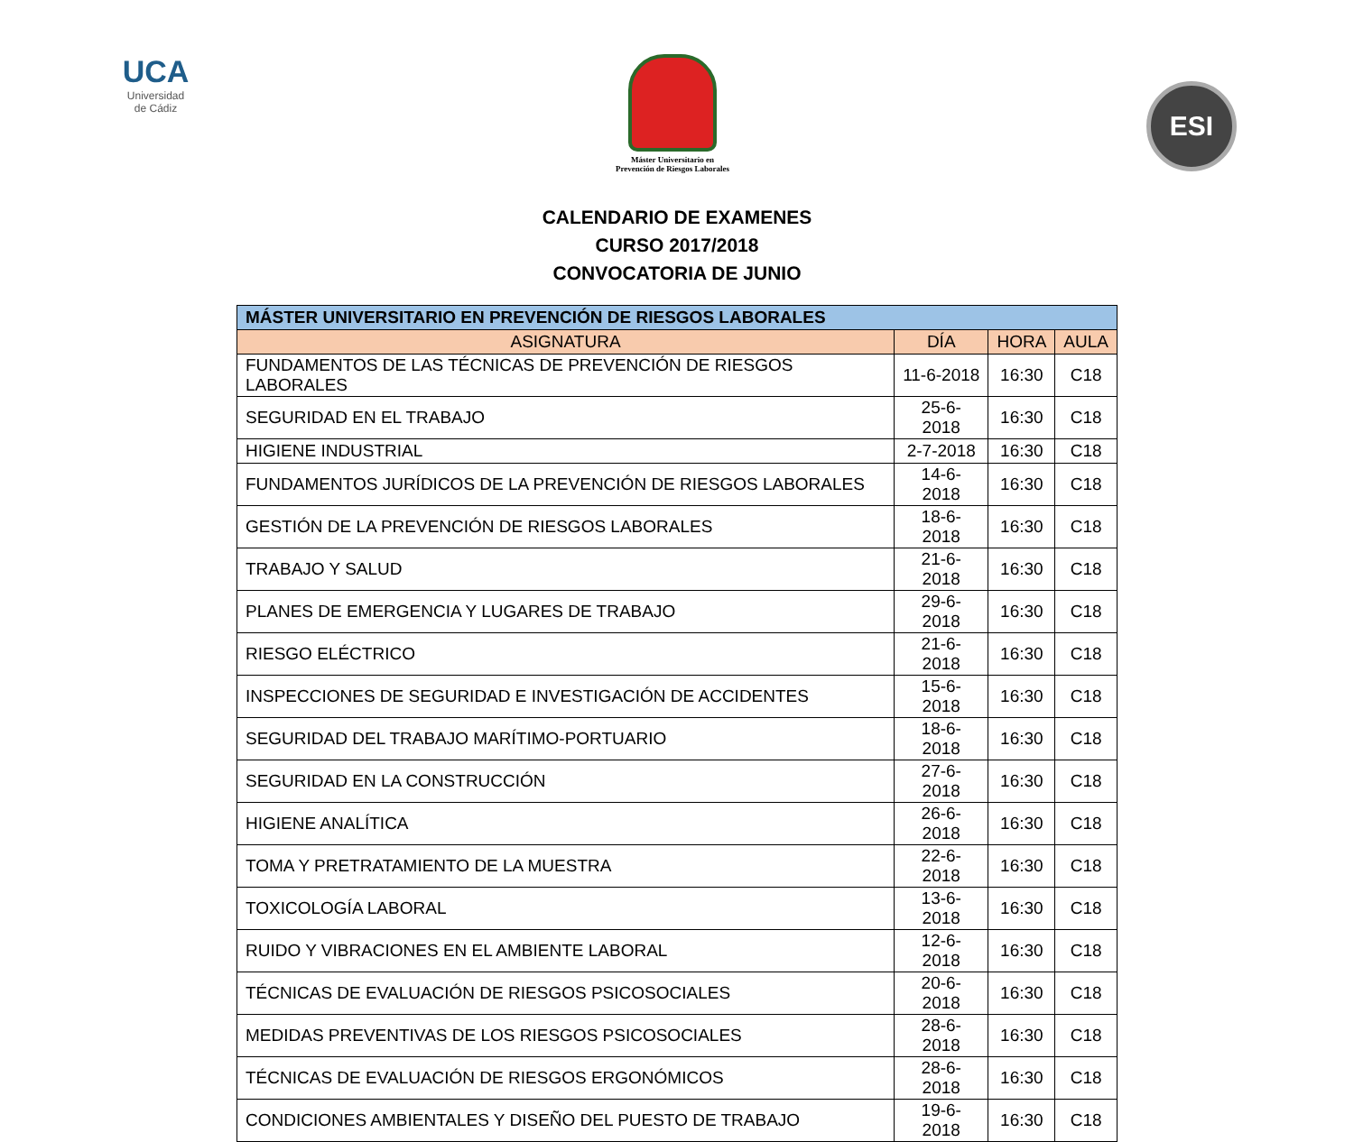UCA
Universidad
de Cádiz
Máster Universitario en
Prevención de Riesgos Laborales
ESI
CALENDARIO DE EXAMENES
CURSO 2017/2018
CONVOCATORIA DE JUNIO
| MÁSTER UNIVERSITARIO EN PREVENCIÓN DE RIESGOS LABORALES | | | |
| --- | --- | --- | --- |
| ASIGNATURA | DÍA | HORA | AULA |
| FUNDAMENTOS DE LAS TÉCNICAS DE PREVENCIÓN DE RIESGOS LABORALES | 11-6-2018 | 16:30 | C18 |
| SEGURIDAD EN EL TRABAJO | 25-6-2018 | 16:30 | C18 |
| HIGIENE INDUSTRIAL | 2-7-2018 | 16:30 | C18 |
| FUNDAMENTOS JURÍDICOS DE LA PREVENCIÓN DE RIESGOS LABORALES | 14-6-2018 | 16:30 | C18 |
| GESTIÓN DE LA PREVENCIÓN DE RIESGOS LABORALES | 18-6-2018 | 16:30 | C18 |
| TRABAJO Y SALUD | 21-6-2018 | 16:30 | C18 |
| PLANES DE EMERGENCIA Y LUGARES DE TRABAJO | 29-6-2018 | 16:30 | C18 |
| RIESGO ELÉCTRICO | 21-6-2018 | 16:30 | C18 |
| INSPECCIONES DE SEGURIDAD E INVESTIGACIÓN DE ACCIDENTES | 15-6-2018 | 16:30 | C18 |
| SEGURIDAD DEL TRABAJO MARÍTIMO-PORTUARIO | 18-6-2018 | 16:30 | C18 |
| SEGURIDAD EN LA CONSTRUCCIÓN | 27-6-2018 | 16:30 | C18 |
| HIGIENE ANALÍTICA | 26-6-2018 | 16:30 | C18 |
| TOMA Y PRETRATAMIENTO DE LA MUESTRA | 22-6-2018 | 16:30 | C18 |
| TOXICOLOGÍA LABORAL | 13-6-2018 | 16:30 | C18 |
| RUIDO Y VIBRACIONES EN EL AMBIENTE LABORAL | 12-6-2018 | 16:30 | C18 |
| TÉCNICAS DE EVALUACIÓN DE RIESGOS PSICOSOCIALES | 20-6-2018 | 16:30 | C18 |
| MEDIDAS PREVENTIVAS DE LOS RIESGOS PSICOSOCIALES | 28-6-2018 | 16:30 | C18 |
| TÉCNICAS DE EVALUACIÓN DE RIESGOS ERGONÓMICOS | 28-6-2018 | 16:30 | C18 |
| CONDICIONES AMBIENTALES Y DISEÑO DEL PUESTO DE TRABAJO | 19-6-2018 | 16:30 | C18 |